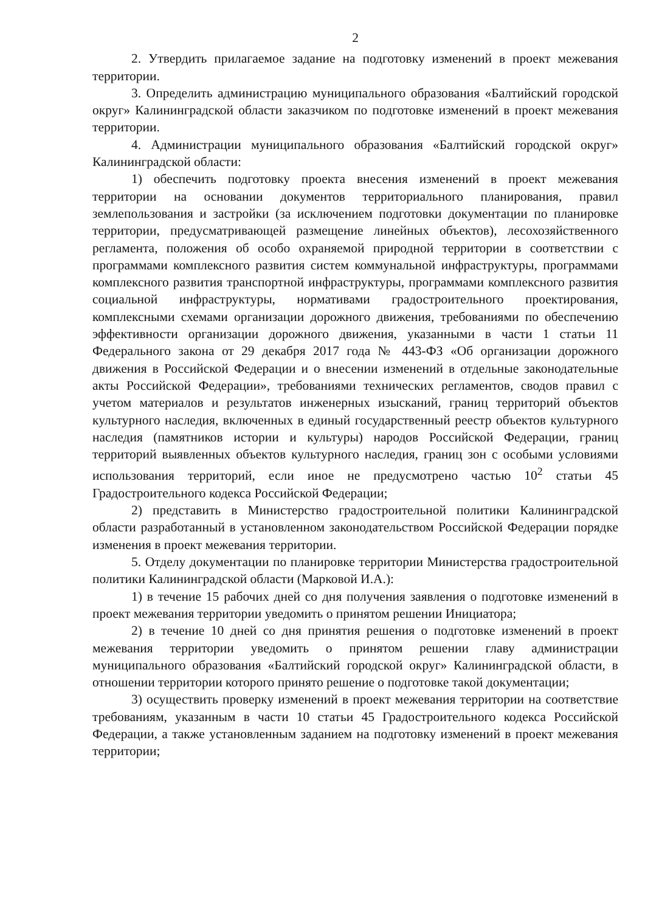2
2. Утвердить прилагаемое задание на подготовку изменений в проект межевания территории.
3. Определить администрацию муниципального образования «Балтийский городской округ» Калининградской области заказчиком по подготовке изменений в проект межевания территории.
4. Администрации муниципального образования «Балтийский городской округ» Калининградской области:
1) обеспечить подготовку проекта внесения изменений в проект межевания территории на основании документов территориального планирования, правил землепользования и застройки (за исключением подготовки документации по планировке территории, предусматривающей размещение линейных объектов), лесохозяйственного регламента, положения об особо охраняемой природной территории в соответствии с программами комплексного развития систем коммунальной инфраструктуры, программами комплексного развития транспортной инфраструктуры, программами комплексного развития социальной инфраструктуры, нормативами градостроительного проектирования, комплексными схемами организации дорожного движения, требованиями по обеспечению эффективности организации дорожного движения, указанными в части 1 статьи 11 Федерального закона от 29 декабря 2017 года № 443-ФЗ «Об организации дорожного движения в Российской Федерации и о внесении изменений в отдельные законодательные акты Российской Федерации», требованиями технических регламентов, сводов правил с учетом материалов и результатов инженерных изысканий, границ территорий объектов культурного наследия, включенных в единый государственный реестр объектов культурного наследия (памятников истории и культуры) народов Российской Федерации, границ территорий выявленных объектов культурного наследия, границ зон с особыми условиями использования территорий, если иное не предусмотрено частью 10<sup>2</sup> статьи 45 Градостроительного кодекса Российской Федерации;
2) представить в Министерство градостроительной политики Калининградской области разработанный в установленном законодательством Российской Федерации порядке изменения в проект межевания территории.
5. Отделу документации по планировке территории Министерства градостроительной политики Калининградской области (Марковой И.А.):
1) в течение 15 рабочих дней со дня получения заявления о подготовке изменений в проект межевания территории уведомить о принятом решении Инициатора;
2) в течение 10 дней со дня принятия решения о подготовке изменений в проект межевания территории уведомить о принятом решении главу администрации муниципального образования «Балтийский городской округ» Калининградской области, в отношении территории которого принято решение о подготовке такой документации;
3) осуществить проверку изменений в проект межевания территории на соответствие требованиям, указанным в части 10 статьи 45 Градостроительного кодекса Российской Федерации, а также установленным заданием на подготовку изменений в проект межевания территории;